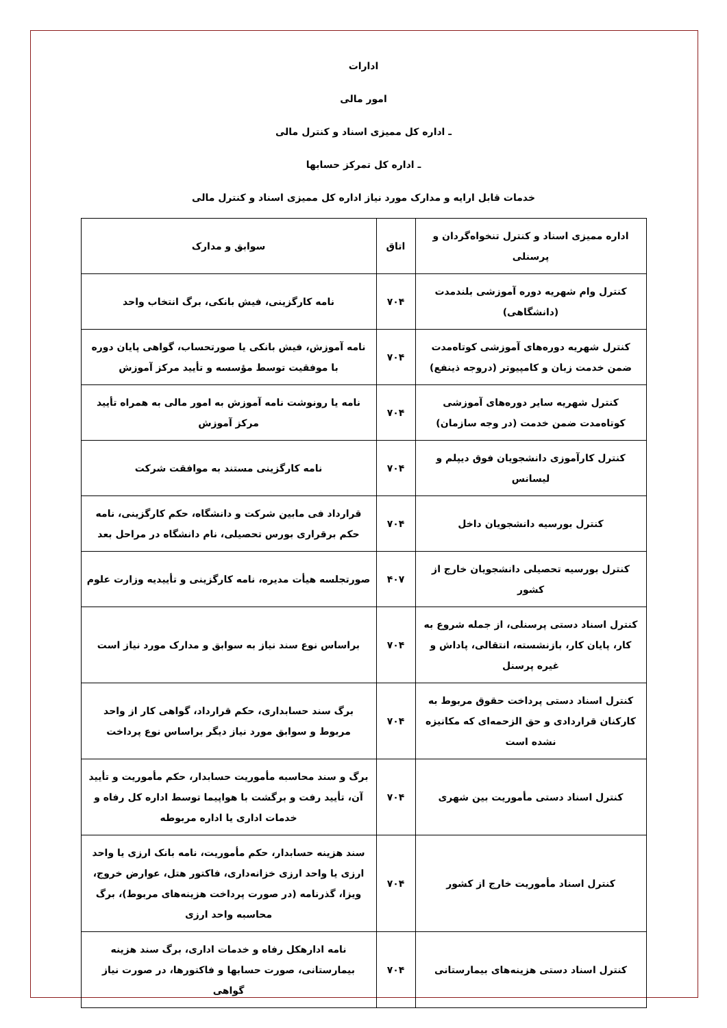ادارات
امور مالی
ـ اداره کل ممیزی اسناد و کنترل مالی
ـ اداره کل تمرکز حسابها
خدمات قابل ارایه و مدارک مورد نیاز اداره کل ممیزی اسناد و کنترل مالی
| اداره ممیزی اسناد و کنترل تنخواه‌گردان و پرسنلی | اتاق | سوابق و مدارک |
| --- | --- | --- |
| کنترل وام شهریه دوره آموزشی بلندمدت (دانشگاهی) | ۷۰۴ | نامه کارگزینی، فیش بانکی، برگ انتخاب واحد |
| کنترل شهریه دوره‌های آموزشی کوتاه‌مدت ضمن خدمت زبان و کامپیوتر (دروجه ذینفع) | ۷۰۴ | نامه آموزش، فیش بانکی یا صورتحساب، گواهی پایان دوره با موفقیت توسط مؤسسه و تأیید مرکز آموزش |
| کنترل شهریه سایر دوره‌های آموزشی کوتاه‌مدت ضمن خدمت (در وجه سازمان) | ۷۰۴ | نامه یا رونوشت نامه آموزش به امور مالی به همراه تأیید مرکز آموزش |
| کنترل کارآموزی دانشجویان فوق دیپلم و لیسانس | ۷۰۴ | نامه کارگزینی مستند به موافقت شرکت |
| کنترل بورسیه دانشجویان داخل | ۷۰۴ | قرارداد فی مابین شرکت و دانشگاه، حکم کارگزینی، نامه حکم برقراری بورس تحصیلی، نام دانشگاه در مراحل بعد |
| کنترل بورسیه تحصیلی دانشجویان خارج از کشور | ۴۰۷ | صورتجلسه هیأت مدیره، نامه کارگزینی و تأییدیه وزارت علوم |
| کنترل اسناد دستی پرسنلی، از جمله شروع به کار، پایان کار، بازنشسته، انتقالی، پاداش و غیره پرسنل | ۷۰۴ | براساس نوع سند نیاز به سوابق و مدارک مورد نیاز است |
| کنترل اسناد دستی پرداخت حقوق مربوط به کارکنان قراردادی و حق الزحمه‌ای که مکانیزه نشده است | ۷۰۴ | برگ سند حسابداری، حکم قرارداد، گواهی کار از واحد مربوط و سوابق مورد نیاز دیگر براساس نوع پرداخت |
| کنترل اسناد دستی مأموریت بین شهری | ۷۰۴ | برگ و سند محاسبه مأموریت حسابدار، حکم مأموریت و تأیید آن، تأیید رفت و برگشت با هواپیما توسط اداره کل رفاه و خدمات اداری یا اداره مربوطه |
| کنترل اسناد مأموریت خارج از کشور | ۷۰۴ | سند هزینه حسابدار، حکم مأموریت، نامه بانک ارزی یا واحد ارزی یا واحد ارزی خزانه‌داری، فاکتور هتل، عوارض خروج، ویزا، گذرنامه (در صورت پرداخت هزینه‌های مربوط)، برگ محاسبه واحد ارزی |
| کنترل اسناد دستی هزینه‌های بیمارستانی | ۷۰۴ | نامه ادارهکل رفاه و خدمات اداری، برگ سند هزینه بیمارستانی، صورت حسابها و فاکتورها، در صورت نیاز گواهی |